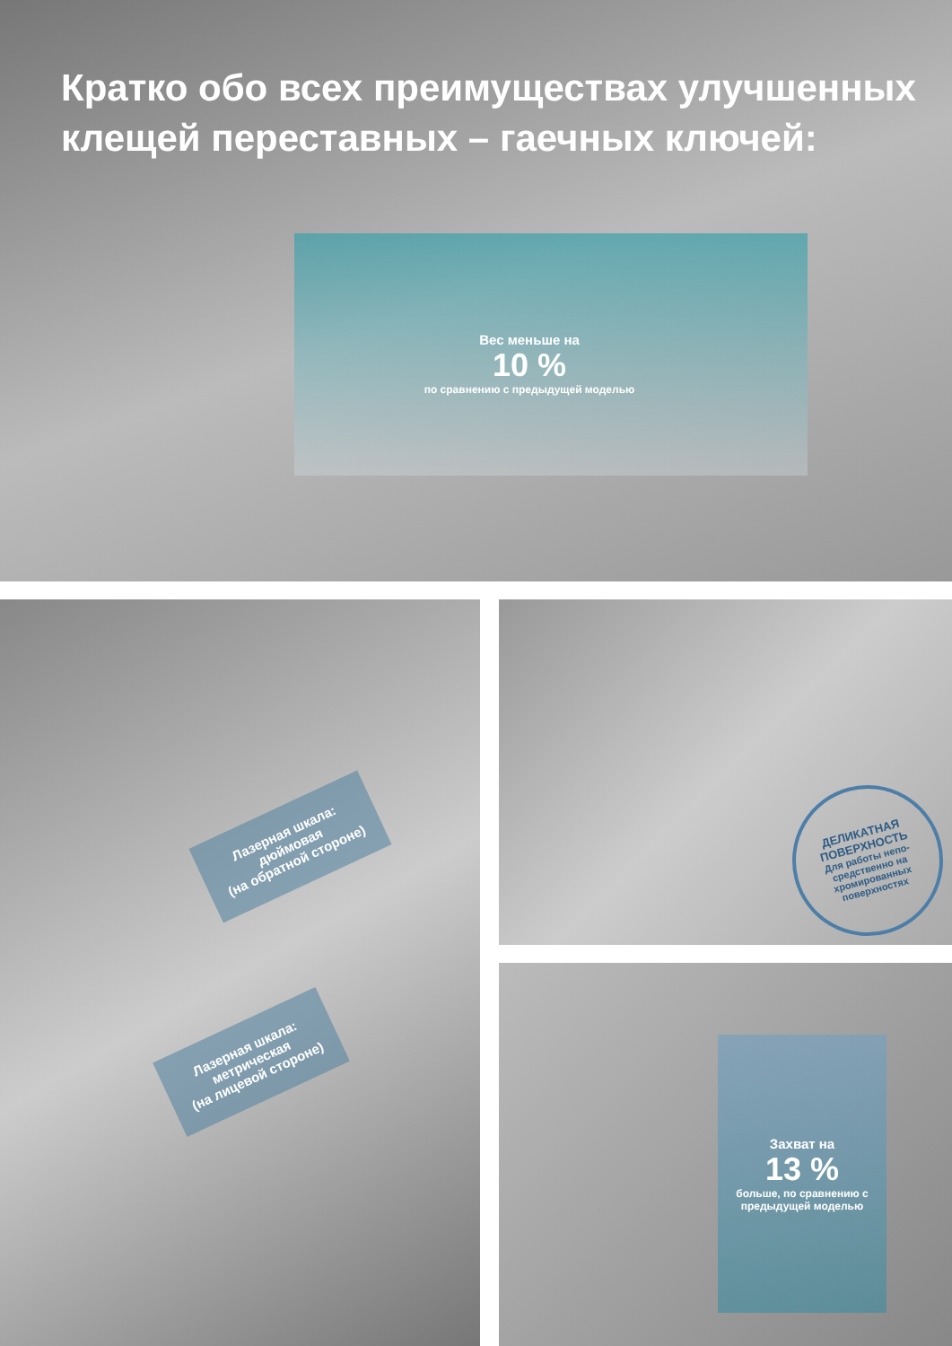Кратко обо всех преимуществах улучшенных клещей переставных – гаечных ключей:
Вес меньше на
10 %
по сравнению с предыдущей моделью
Лазерная шкала:
дюймовая
(на обратной стороне)
Лазерная шкала:
метрическая
(на лицевой стороне)
ДЕЛИКАТНАЯ ПОВЕРХНОСТЬ
Для работы непо-
средственно на
хромированных
поверхностях
Захват на
13 %
больше, по сравнению с предыдущей моделью